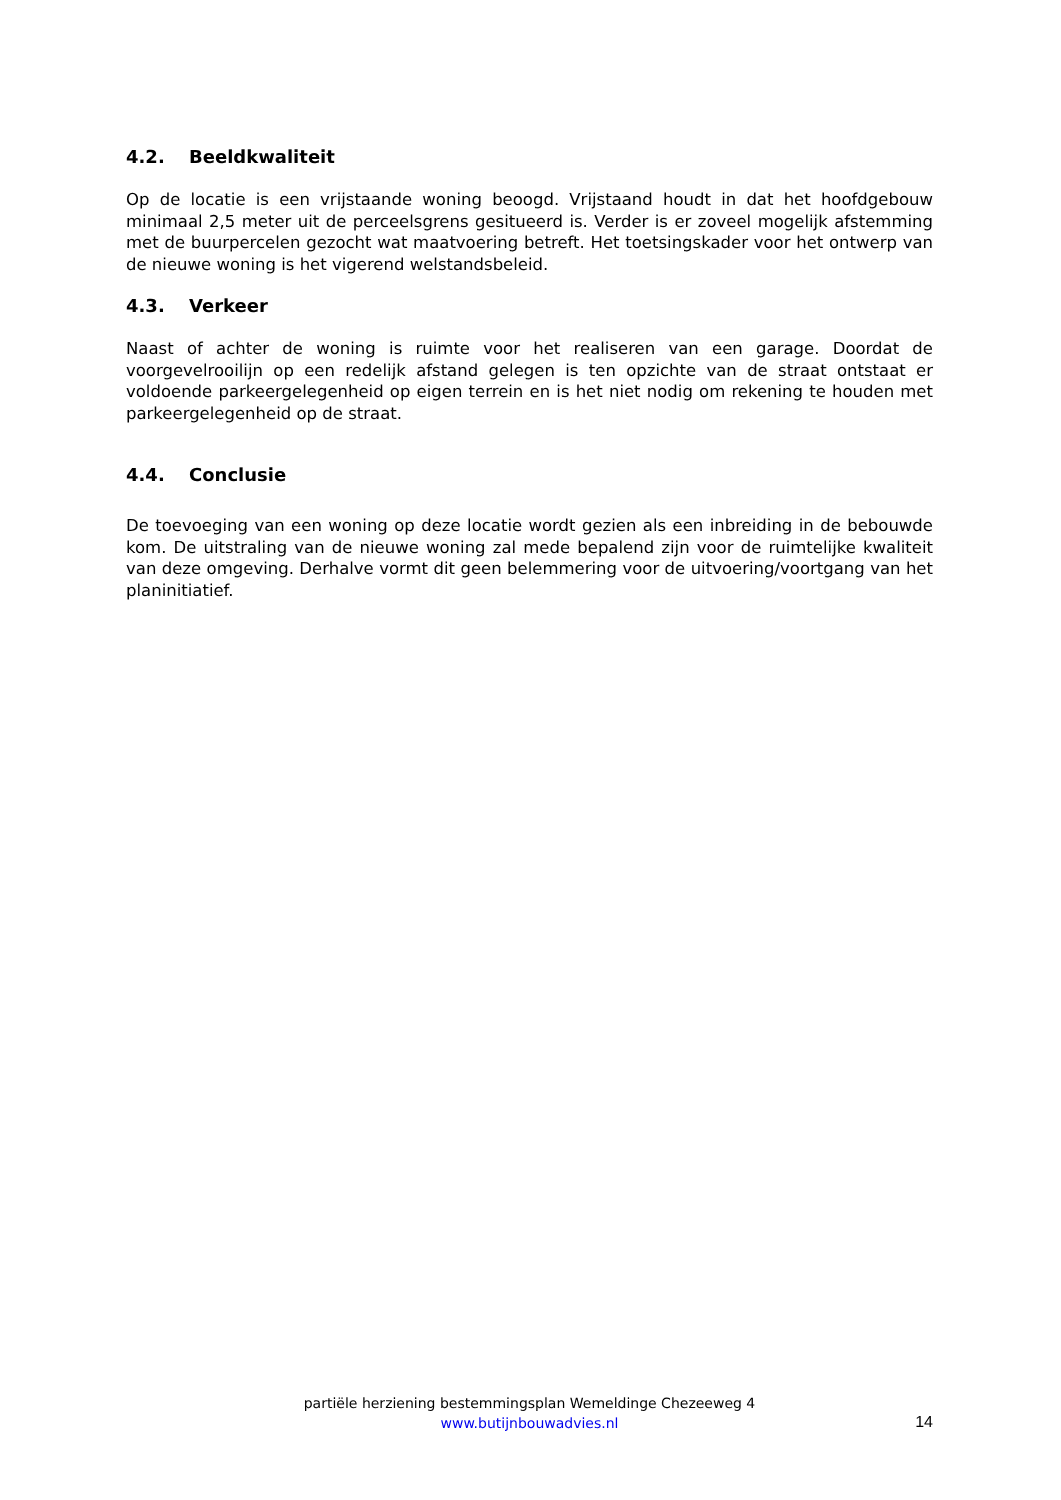4.2. Beeldkwaliteit
Op de locatie is een vrijstaande woning beoogd. Vrijstaand houdt in dat het hoofdgebouw minimaal 2,5 meter uit de perceelsgrens gesitueerd is. Verder is er zoveel mogelijk afstemming met de buurpercelen gezocht wat maatvoering betreft. Het toetsingskader voor het ontwerp van de nieuwe woning is het vigerend welstandsbeleid.
4.3. Verkeer
Naast of achter de woning is ruimte voor het realiseren van een garage. Doordat de voorgevelrooilijn op een redelijk afstand gelegen is ten opzichte van de straat ontstaat er voldoende parkeergelegenheid op eigen terrein en is het niet nodig om rekening te houden met parkeergelegenheid op de straat.
4.4. Conclusie
De toevoeging van een woning op deze locatie wordt gezien als een inbreiding in de bebouwde kom. De uitstraling van de nieuwe woning zal mede bepalend zijn voor de ruimtelijke kwaliteit van deze omgeving. Derhalve vormt dit geen belemmering voor de uitvoering/voortgang van het planinitiatief.
partiële herziening bestemmingsplan Wemeldinge Chezeeweg 4
www.butijnbouwadvies.nl
14